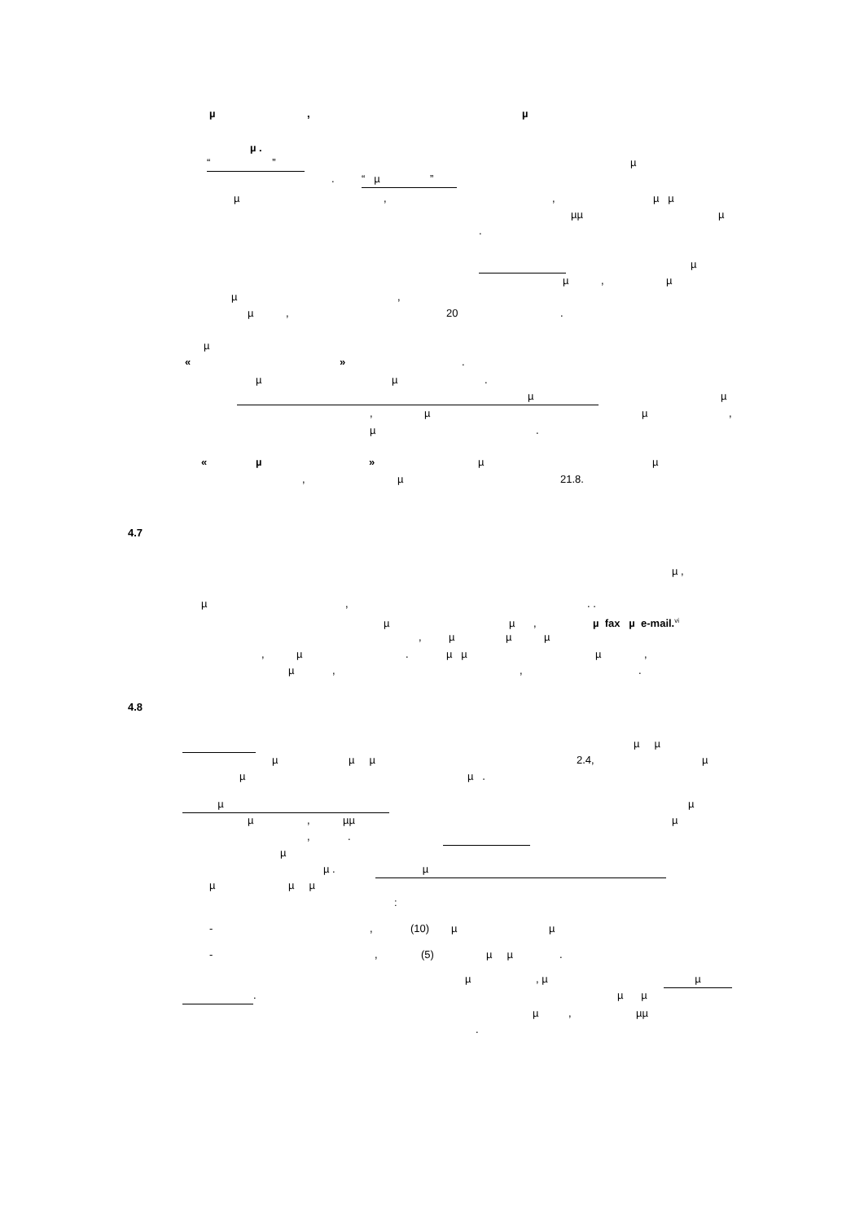µ, µ
µ .
“ ” µ
. “ µ ”
µ,, µ µ
µµ µ
.
µ
µ, µ
µ,
µ, 20.
µ
« ».
µµ.
µ µ
, µµ,
µ.
« µ » µµ
, µ 21.8.
4.7
µ ,
µ,. .
µµ, µ fax µ e-mail.<sup>vi</sup>
, µµµ
, µ. µ µ µ,
µ,,.
4.8
µ µ
µ µ µ 2.4, µ
µ µ .
µ µ
µ, µµ µ
,.
µ
µ . µ
µ µ µ
:
-, (10) µµ
-, (5) µ µ.
µ, µ µ
. µ µ
µ, µµ
.